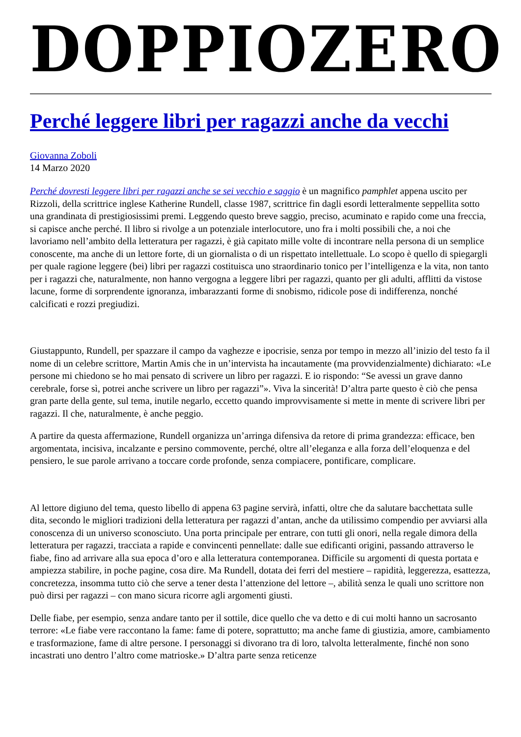DOPPIOZERO
Perché leggere libri per ragazzi anche da vecchi
Giovanna Zoboli
14 Marzo 2020
Perché dovresti leggere libri per ragazzi anche se sei vecchio e saggio è un magnifico pamphlet appena uscito per Rizzoli, della scrittrice inglese Katherine Rundell, classe 1987, scrittrice fin dagli esordi letteralmente seppellita sotto una grandinata di prestigiosissimi premi. Leggendo questo breve saggio, preciso, acuminato e rapido come una freccia, si capisce anche perché. Il libro si rivolge a un potenziale interlocutore, uno fra i molti possibili che, a noi che lavoriamo nell’ambito della letteratura per ragazzi, è già capitato mille volte di incontrare nella persona di un semplice conoscente, ma anche di un lettore forte, di un giornalista o di un rispettato intellettuale. Lo scopo è quello di spiegargli per quale ragione leggere (bei) libri per ragazzi costituisca uno straordinario tonico per l’intelligenza e la vita, non tanto per i ragazzi che, naturalmente, non hanno vergogna a leggere libri per ragazzi, quanto per gli adulti, afflitti da vistose lacune, forme di sorprendente ignoranza, imbarazzanti forme di snobismo, ridicole pose di indifferenza, nonché calcificati e rozzi pregiudizi.
Giustappunto, Rundell, per spazzare il campo da vaghezze e ipocrisie, senza por tempo in mezzo all’inizio del testo fa il nome di un celebre scrittore, Martin Amis che in un’intervista ha incautamente (ma provvidenzialmente) dichiarato: «Le persone mi chiedono se ho mai pensato di scrivere un libro per ragazzi. E io rispondo: “Se avessi un grave danno cerebrale, forse sì, potrei anche scrivere un libro per ragazzi”». Viva la sincerità! D’altra parte questo è ciò che pensa gran parte della gente, sul tema, inutile negarlo, eccetto quando improvvisamente si mette in mente di scrivere libri per ragazzi. Il che, naturalmente, è anche peggio.
A partire da questa affermazione, Rundell organizza un’arringa difensiva da retore di prima grandezza: efficace, ben argomentata, incisiva, incalzante e persino commovente, perché, oltre all’eleganza e alla forza dell’eloquenza e del pensiero, le sue parole arrivano a toccare corde profonde, senza compiacere, pontificare, complicare.
Al lettore digiuno del tema, questo libello di appena 63 pagine servirà, infatti, oltre che da salutare bacchettata sulle dita, secondo le migliori tradizioni della letteratura per ragazzi d’antan, anche da utilissimo compendio per avviarsi alla conoscenza di un universo sconosciuto. Una porta principale per entrare, con tutti gli onori, nella regale dimora della letteratura per ragazzi, tracciata a rapide e convincenti pennellate: dalle sue edificanti origini, passando attraverso le fiabe, fino ad arrivare alla sua epoca d’oro e alla letteratura contemporanea. Difficile su argomenti di questa portata e ampiezza stabilire, in poche pagine, cosa dire. Ma Rundell, dotata dei ferri del mestiere – rapidità, leggerezza, esattezza, concretezza, insomma tutto ciò che serve a tener desta l’attenzione del lettore –, abilità senza le quali uno scrittore non può dirsi per ragazzi – con mano sicura ricorre agli argomenti giusti.
Delle fiabe, per esempio, senza andare tanto per il sottile, dice quello che va detto e di cui molti hanno un sacrosanto terrore: «Le fiabe vere raccontano la fame: fame di potere, soprattutto; ma anche fame di giustizia, amore, cambiamento e trasformazione, fame di altre persone. I personaggi si divorano tra di loro, talvolta letteralmente, finché non sono incastrati uno dentro l’altro come matrioske.» D’altra parte senza reticenze